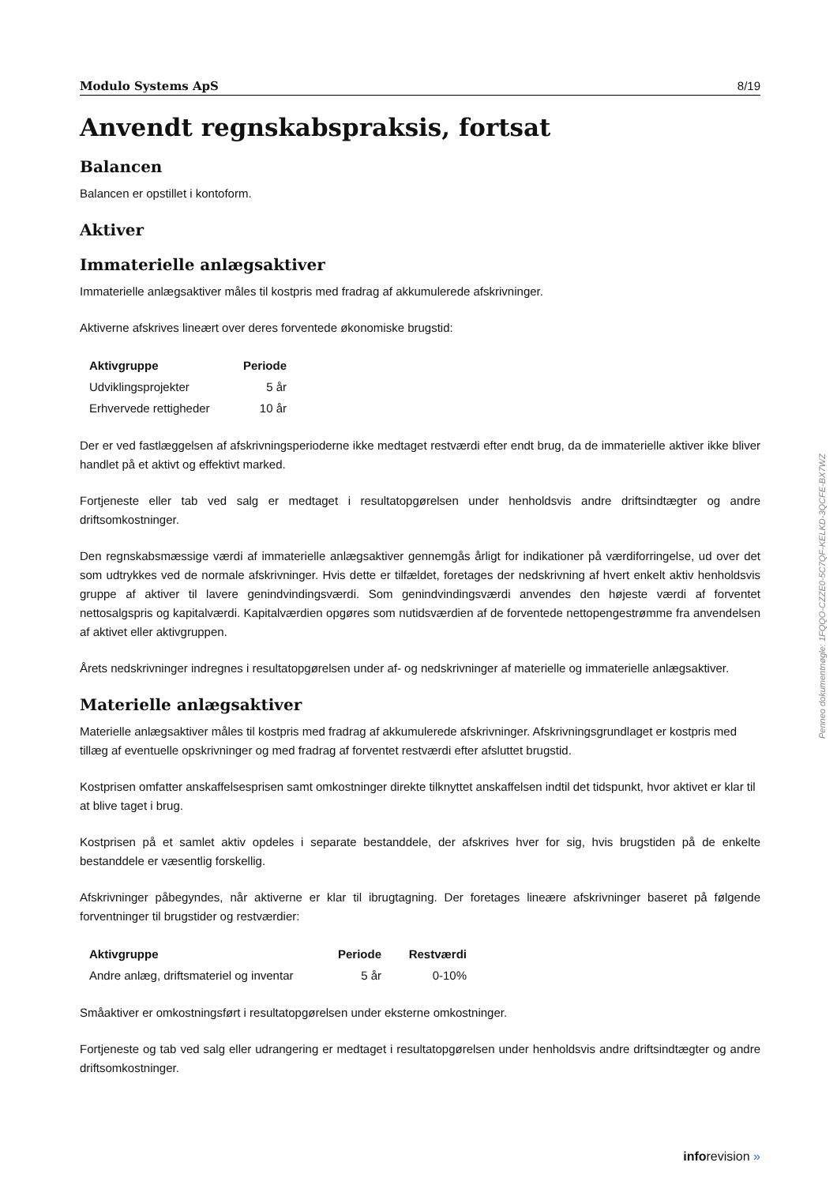Modulo Systems ApS 8/19
Anvendt regnskabspraksis, fortsat
Balancen
Balancen er opstillet i kontoform.
Aktiver
Immaterielle anlægsaktiver
Immaterielle anlægsaktiver måles til kostpris med fradrag af akkumulerede afskrivninger.
Aktiverne afskrives lineært over deres forventede økonomiske brugstid:
| Aktivgruppe | Periode |
| --- | --- |
| Udviklingsprojekter | 5 år |
| Erhvervede rettigheder | 10 år |
Der er ved fastlæggelsen af afskrivningsperioderne ikke medtaget restværdi efter endt brug, da de immaterielle aktiver ikke bliver handlet på et aktivt og effektivt marked.
Fortjeneste eller tab ved salg er medtaget i resultatopgørelsen under henholdsvis andre driftsindtægter og andre driftsomkostninger.
Den regnskabsmæssige værdi af immaterielle anlægsaktiver gennemgås årligt for indikationer på værdiforringelse, ud over det som udtrykkes ved de normale afskrivninger. Hvis dette er tilfældet, foretages der nedskrivning af hvert enkelt aktiv henholdsvis gruppe af aktiver til lavere genindvindingsværdi. Som genindvindingsværdi anvendes den højeste værdi af forventet nettosalgspris og kapitalværdi. Kapitalværdien opgøres som nutidsværdien af de forventede nettopengestrømme fra anvendelsen af aktivet eller aktivgruppen.
Årets nedskrivninger indregnes i resultatopgørelsen under af- og nedskrivninger af materielle og immaterielle anlægsaktiver.
Materielle anlægsaktiver
Materielle anlægsaktiver måles til kostpris med fradrag af akkumulerede afskrivninger. Afskrivningsgrundlaget er kostpris med tillæg af eventuelle opskrivninger og med fradrag af forventet restværdi efter afsluttet brugstid.
Kostprisen omfatter anskaffelsesprisen samt omkostninger direkte tilknyttet anskaffelsen indtil det tidspunkt, hvor aktivet er klar til at blive taget i brug.
Kostprisen på et samlet aktiv opdeles i separate bestanddele, der afskrives hver for sig, hvis brugstiden på de enkelte bestanddele er væsentlig forskellig.
Afskrivninger påbegyndes, når aktiverne er klar til ibrugtagning. Der foretages lineære afskrivninger baseret på følgende forventninger til brugstider og restværdier:
| Aktivgruppe | Periode | Restværdi |
| --- | --- | --- |
| Andre anlæg, driftsmateriel og inventar | 5 år | 0-10% |
Småaktiver er omkostningsført i resultatopgørelsen under eksterne omkostninger.
Fortjeneste og tab ved salg eller udrangering er medtaget i resultatopgørelsen under henholdsvis andre driftsindtægter og andre driftsomkostninger.
Penneo dokumentnøgle: 1FQQO-CZZE0-5C7QF-KELKD-3QCFE-BX7WZ
inforevision »